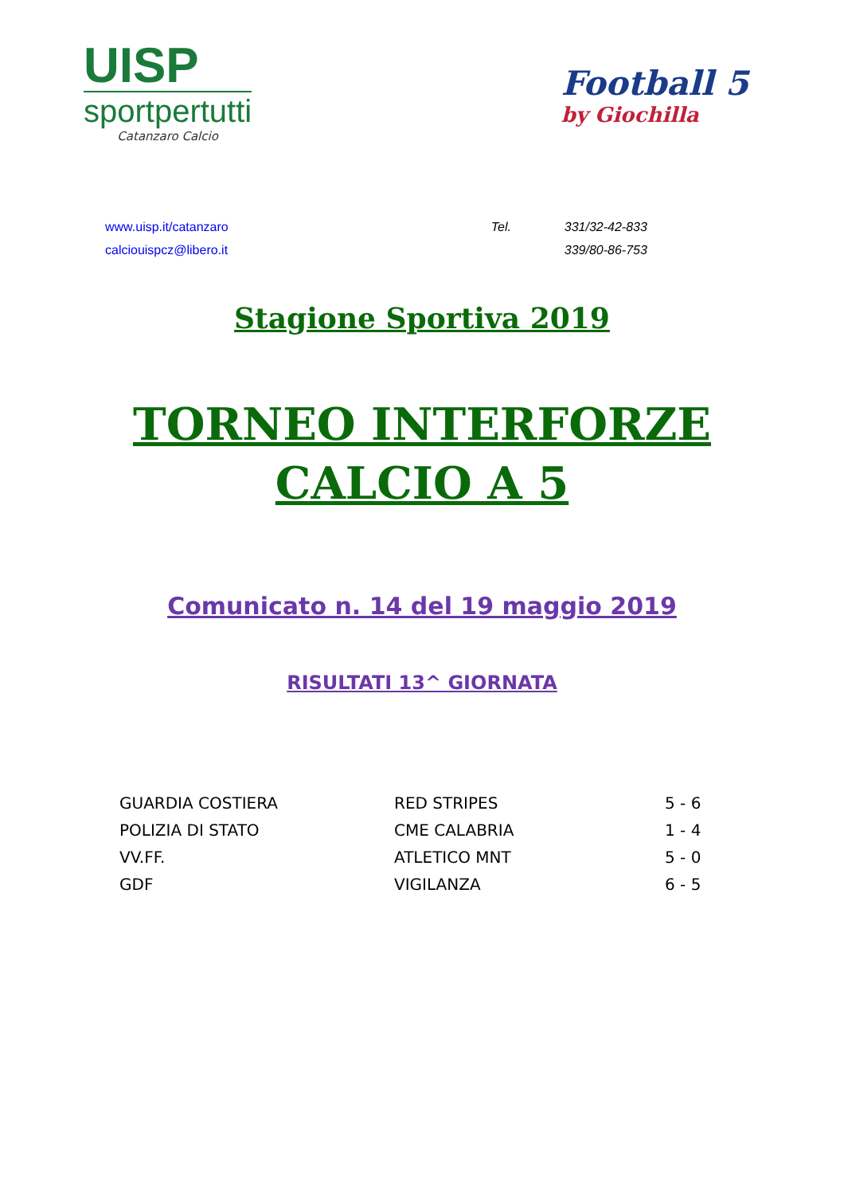UISP
sportpertutti
Catanzaro Calcio
Football 5
by Giochilla
www.uisp.it/catanzaro
calciouispcz@libero.it
Tel. 331/32-42-833 339/80-86-753
Stagione Sportiva 2019
TORNEO INTERFORZE
CALCIO A 5
Comunicato n. 14 del 19 maggio 2019
RISULTATI 13^ GIORNATA
| GUARDIA COSTIERA | RED STRIPES | 5 - 6 |
| POLIZIA DI STATO | CME CALABRIA | 1 - 4 |
| VV.FF. | ATLETICO MNT | 5 - 0 |
| GDF | VIGILANZA | 6 - 5 |